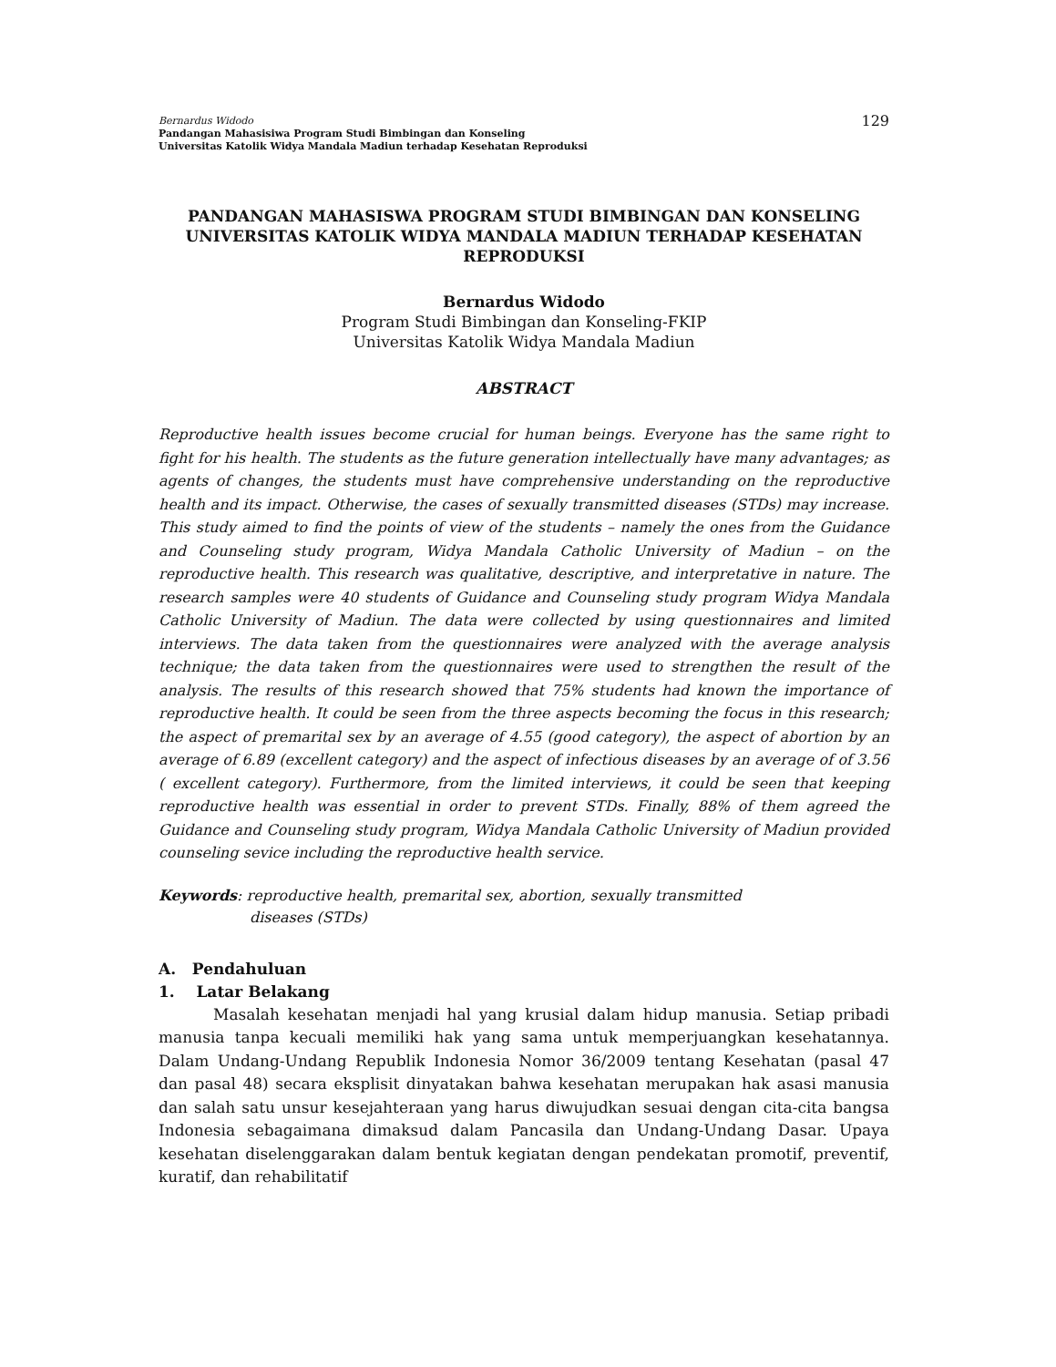Bernardus Widodo
Pandangan Mahasisiwa Program Studi Bimbingan dan Konseling
Universitas Katolik Widya Mandala Madiun terhadap Kesehatan Reproduksi
129
PANDANGAN MAHASISWA PROGRAM STUDI BIMBINGAN DAN KONSELING UNIVERSITAS KATOLIK WIDYA MANDALA MADIUN TERHADAP KESEHATAN REPRODUKSI
Bernardus Widodo
Program Studi Bimbingan dan Konseling-FKIP
Universitas Katolik Widya Mandala Madiun
ABSTRACT
Reproductive health issues become crucial for human beings. Everyone has the same right to fight for his health. The students as the future generation intellectually have many advantages; as agents of changes, the students must have comprehensive understanding on the reproductive health and its impact. Otherwise, the cases of sexually transmitted diseases (STDs) may increase. This study aimed to find the points of view of the students – namely the ones from the Guidance and Counseling study program, Widya Mandala Catholic University of Madiun – on the reproductive health. This research was qualitative, descriptive, and interpretative in nature. The research samples were 40 students of Guidance and Counseling study program Widya Mandala Catholic University of Madiun. The data were collected by using questionnaires and limited interviews. The data taken from the questionnaires were analyzed with the average analysis technique; the data taken from the questionnaires were used to strengthen the result of the analysis. The results of this research showed that 75% students had known the importance of reproductive health. It could be seen from the three aspects becoming the focus in this research; the aspect of premarital sex by an average of 4.55 (good category), the aspect of abortion by an average of 6.89 (excellent category) and the aspect of infectious diseases by an average of of 3.56 ( excellent category). Furthermore, from the limited interviews, it could be seen that keeping reproductive health was essential in order to prevent STDs. Finally, 88% of them agreed the Guidance and Counseling study program, Widya Mandala Catholic University of Madiun provided counseling sevice including the reproductive health service.
Keywords: reproductive health, premarital sex, abortion, sexually transmitted
diseases (STDs)
A. Pendahuluan
1. Latar Belakang
Masalah kesehatan menjadi hal yang krusial dalam hidup manusia. Setiap pribadi manusia tanpa kecuali memiliki hak yang sama untuk memperjuangkan kesehatannya. Dalam Undang-Undang Republik Indonesia Nomor 36/2009 tentang Kesehatan (pasal 47 dan pasal 48) secara eksplisit dinyatakan bahwa kesehatan merupakan hak asasi manusia dan salah satu unsur kesejahteraan yang harus diwujudkan sesuai dengan cita-cita bangsa Indonesia sebagaimana dimaksud dalam Pancasila dan Undang-Undang Dasar. Upaya kesehatan diselenggarakan dalam bentuk kegiatan dengan pendekatan promotif, preventif, kuratif, dan rehabilitatif